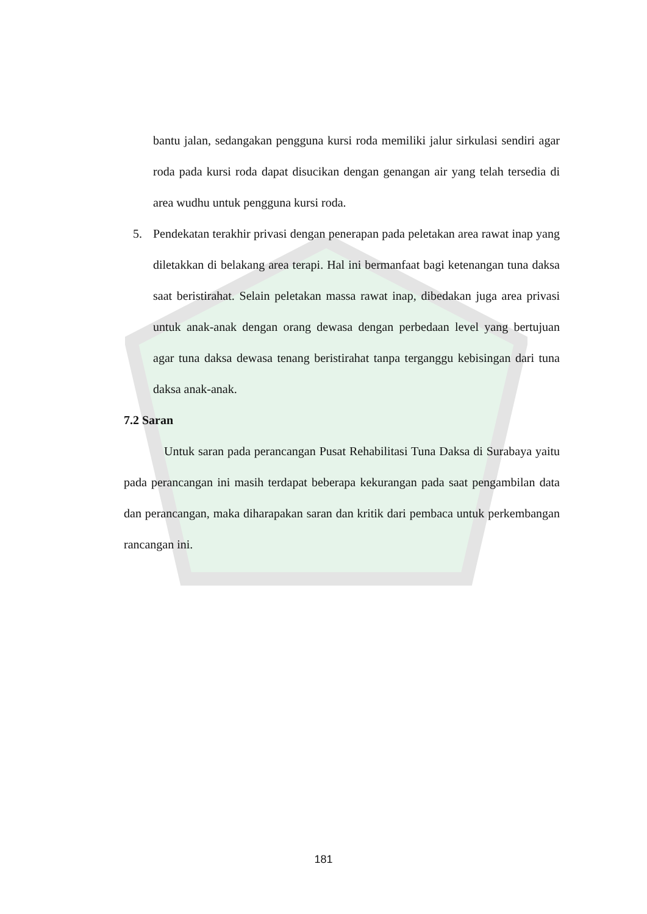bantu jalan, sedangakan pengguna kursi roda memiliki jalur sirkulasi sendiri agar roda pada kursi roda dapat disucikan dengan genangan air yang telah tersedia di area wudhu untuk pengguna kursi roda.
5. Pendekatan terakhir privasi dengan penerapan pada peletakan area rawat inap yang diletakkan di belakang area terapi. Hal ini bermanfaat bagi ketenangan tuna daksa saat beristirahat. Selain peletakan massa rawat inap, dibedakan juga area privasi untuk anak-anak dengan orang dewasa dengan perbedaan level yang bertujuan agar tuna daksa dewasa tenang beristirahat tanpa terganggu kebisingan dari tuna daksa anak-anak.
7.2 Saran
Untuk saran pada perancangan Pusat Rehabilitasi Tuna Daksa di Surabaya yaitu pada perancangan ini masih terdapat beberapa kekurangan pada saat pengambilan data dan perancangan, maka diharapakan saran dan kritik dari pembaca untuk perkembangan rancangan ini.
181